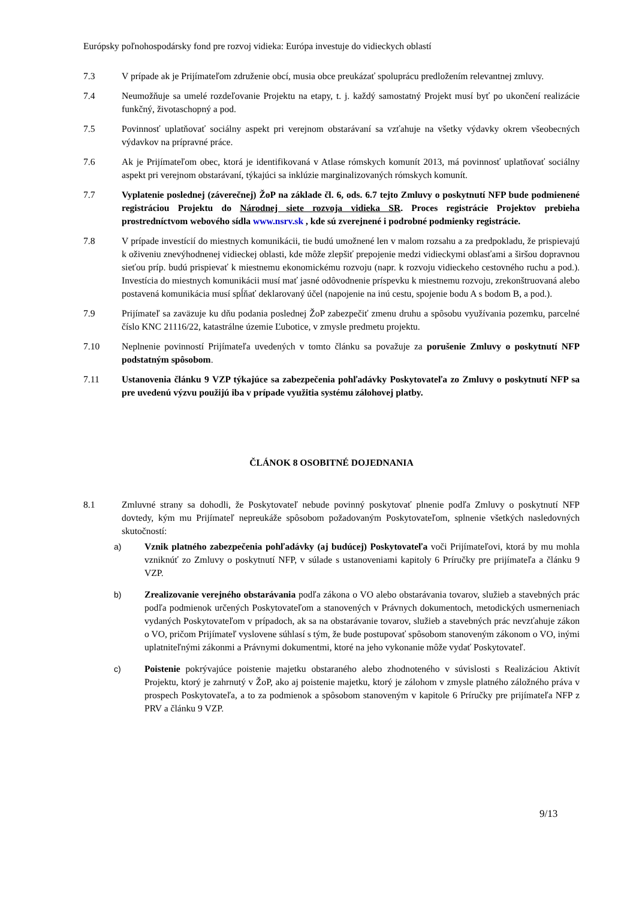Európsky poľnohospodársky fond pre rozvoj vidieka: Európa investuje do vidieckych oblastí
7.3 V prípade ak je Prijímateľom združenie obcí, musia obce preukázať spoluprácu predložením relevantnej zmluvy.
7.4 Neumožňuje sa umelé rozdeľovanie Projektu na etapy, t. j. každý samostatný Projekt musí byť po ukončení realizácie funkčný, životaschopný a pod.
7.5 Povinnosť uplatňovať sociálny aspekt pri verejnom obstarávaní sa vzťahuje na všetky výdavky okrem všeobecných výdavkov na prípravné práce.
7.6 Ak je Prijímateľom obec, ktorá je identifikovaná v Atlase rómskych komunít 2013, má povinnosť uplatňovať sociálny aspekt pri verejnom obstarávaní, týkajúci sa inklúzie marginalizovaných rómskych komunít.
7.7 Vyplatenie poslednej (záverečnej) ŽoP na základe čl. 6, ods. 6.7 tejto Zmluvy o poskytnutí NFP bude podmienené registráciou Projektu do Národnej siete rozvoja vidieka SR. Proces registrácie Projektov prebieha prostredníctvom webového sídla www.nsrv.sk , kde sú zverejnené i podrobné podmienky registrácie.
7.8 V prípade investícií do miestnych komunikácii, tie budú umožnené len v malom rozsahu a za predpokladu, že prispievajú k oživeniu znevýhodnenej vidieckej oblasti, kde môže zlepšiť prepojenie medzi vidieckymi oblasťami a širšou dopravnou sieťou príp. budú prispievať k miestnemu ekonomickému rozvoju (napr. k rozvoju vidieckeho cestovného ruchu a pod.). Investícia do miestnych komunikácii musí mať jasné odôvodnenie príspevku k miestnemu rozvoju, zrekonštruovaná alebo postavená komunikácia musí spĺňať deklarovaný účel (napojenie na inú cestu, spojenie bodu A s bodom B, a pod.).
7.9 Prijímateľ sa zaväzuje ku dňu podania poslednej ŽoP zabezpečiť zmenu druhu a spôsobu využívania pozemku, parcelné číslo KNC 21116/22, katastrálne územie Ľubotice, v zmysle predmetu projektu.
7.10 Neplnenie povinností Prijímateľa uvedených v tomto článku sa považuje za porušenie Zmluvy o poskytnutí NFP podstatným spôsobom.
7.11 Ustanovenia článku 9 VZP týkajúce sa zabezpečenia pohľadávky Poskytovateľa zo Zmluvy o poskytnutí NFP sa pre uvedenú výzvu použijú iba v prípade využitia systému zálohovej platby.
ČLÁNOK 8 OSOBITNÉ DOJEDNANIA
8.1 Zmluvné strany sa dohodli, že Poskytovateľ nebude povinný poskytovať plnenie podľa Zmluvy o poskytnutí NFP dovtedy, kým mu Prijímateľ nepreukáže spôsobom požadovaným Poskytovateľom, splnenie všetkých nasledovných skutočností:
a) Vznik platného zabezpečenia pohľadávky (aj budúcej) Poskytovateľa voči Prijímateľovi, ktorá by mu mohla vzniknúť zo Zmluvy o poskytnutí NFP, v súlade s ustanoveniami kapitoly 6 Príručky pre prijímateľa a článku 9 VZP.
b) Zrealizovanie verejného obstarávania podľa zákona o VO alebo obstarávania tovarov, služieb a stavebných prác podľa podmienok určených Poskytovateľom a stanovených v Právnych dokumentoch, metodických usmerneniach vydaných Poskytovateľom v prípadoch, ak sa na obstarávanie tovarov, služieb a stavebných prác nevzťahuje zákon o VO, pričom Prijímateľ vyslovene súhlasí s tým, že bude postupovať spôsobom stanoveným zákonom o VO, inými uplatniteľnými zákonmi a Právnymi dokumentmi, ktoré na jeho vykonanie môže vydať Poskytovateľ.
c) Poistenie pokrývajúce poistenie majetku obstaraného alebo zhodnoteného v súvislosti s Realizáciou Aktivít Projektu, ktorý je zahrnutý v ŽoP, ako aj poistenie majetku, ktorý je zálohom v zmysle platného záložného práva v prospech Poskytovateľa, a to za podmienok a spôsobom stanoveným v kapitole 6 Príručky pre prijímateľa NFP z PRV a článku 9 VZP.
9/13